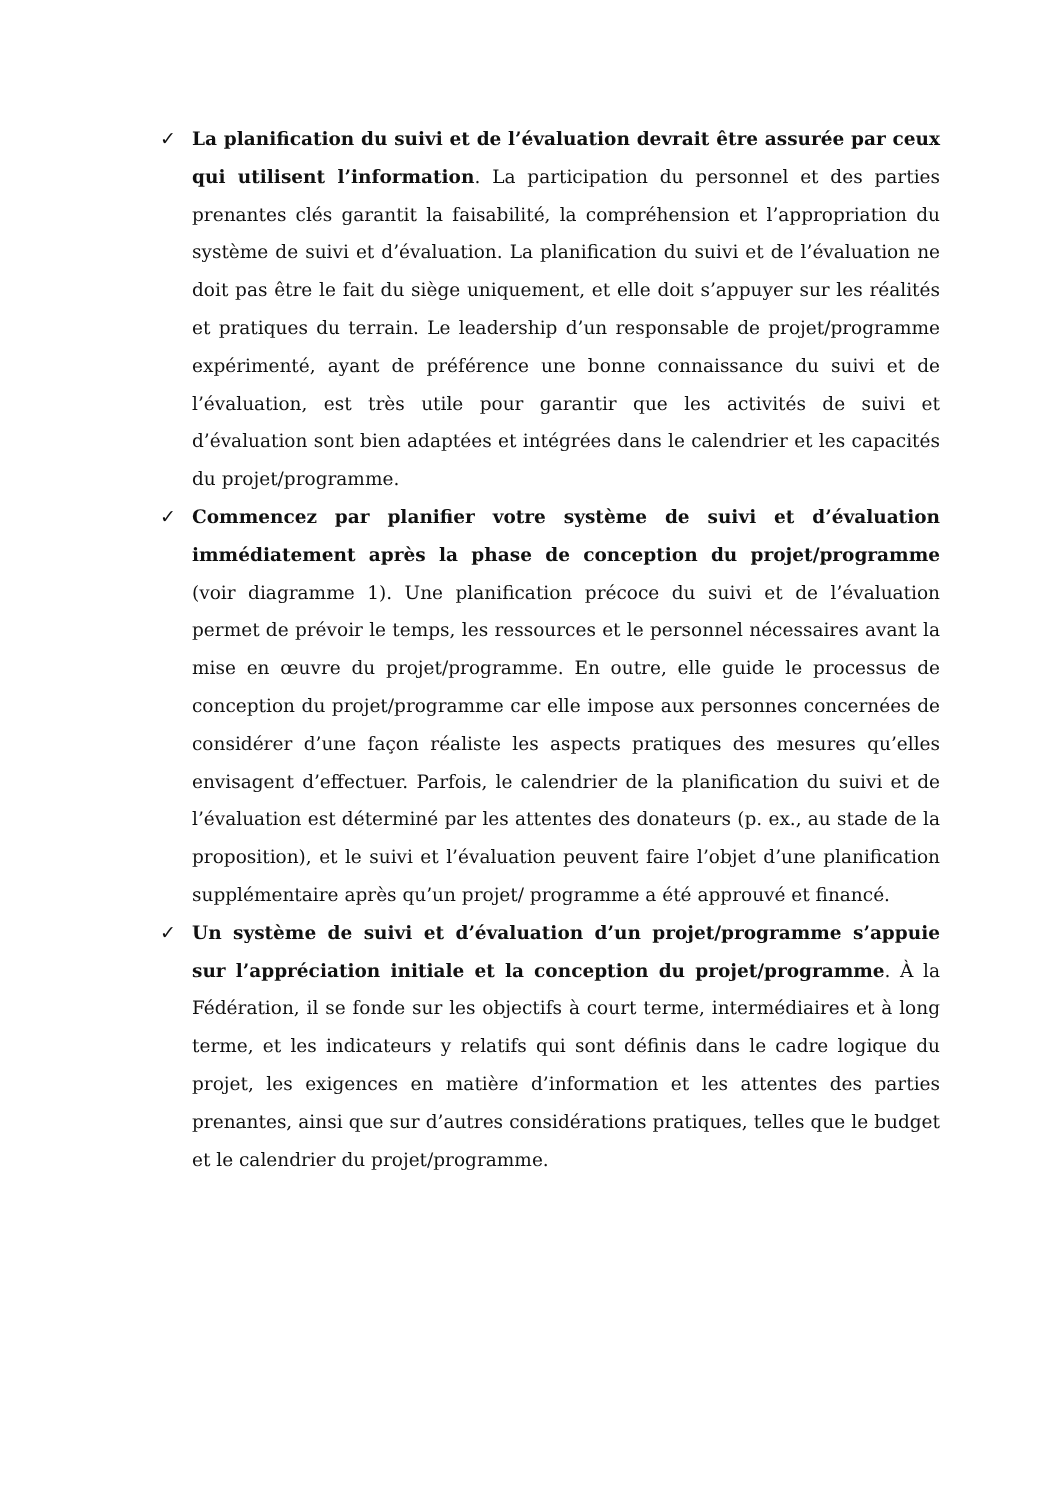✓ La planification du suivi et de l’évaluation devrait être assurée par ceux qui utilisent l’information. La participation du personnel et des parties prenantes clés garantit la faisabilité, la compréhension et l’appropriation du système de suivi et d’évaluation. La planification du suivi et de l’évaluation ne doit pas être le fait du siège uniquement, et elle doit s’appuyer sur les réalités et pratiques du terrain. Le leadership d’un responsable de projet/programme expérimenté, ayant de préférence une bonne connaissance du suivi et de l’évaluation, est très utile pour garantir que les activités de suivi et d’évaluation sont bien adaptées et intégrées dans le calendrier et les capacités du projet/programme.
✓ Commencez par planifier votre système de suivi et d’évaluation immédiatement après la phase de conception du projet/programme (voir diagramme 1). Une planification précoce du suivi et de l’évaluation permet de prévoir le temps, les ressources et le personnel nécessaires avant la mise en œuvre du projet/programme. En outre, elle guide le processus de conception du projet/programme car elle impose aux personnes concernées de considérer d’une façon réaliste les aspects pratiques des mesures qu’elles envisagent d’effectuer. Parfois, le calendrier de la planification du suivi et de l’évaluation est déterminé par les attentes des donateurs (p. ex., au stade de la proposition), et le suivi et l’évaluation peuvent faire l’objet d’une planification supplémentaire après qu’un projet/ programme a été approuvé et financé.
✓ Un système de suivi et d’évaluation d’un projet/programme s’appuie sur l’appréciation initiale et la conception du projet/programme. À la Fédération, il se fonde sur les objectifs à court terme, intermédiaires et à long terme, et les indicateurs y relatifs qui sont définis dans le cadre logique du projet, les exigences en matière d’information et les attentes des parties prenantes, ainsi que sur d’autres considérations pratiques, telles que le budget et le calendrier du projet/programme.